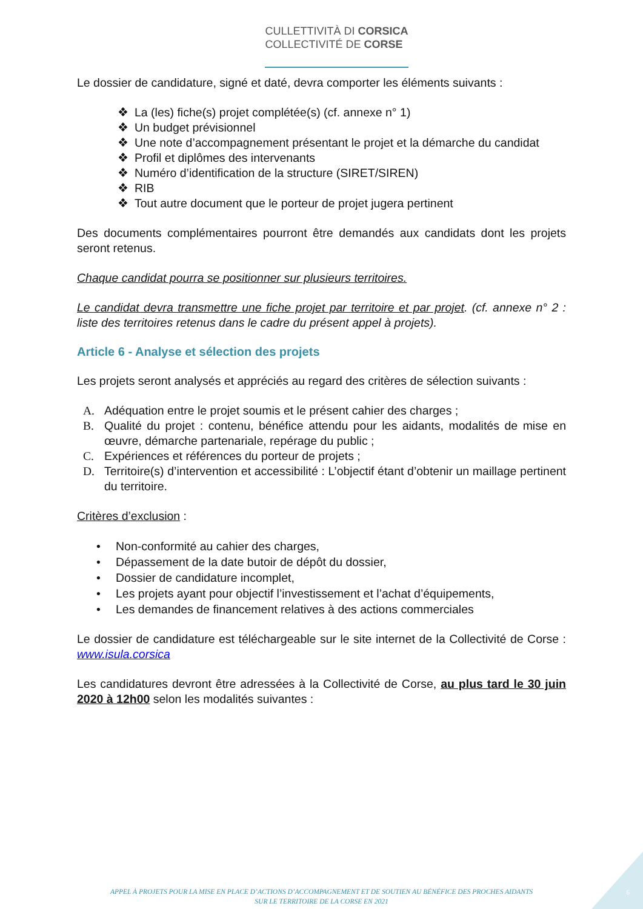CULLETTIVITÀ DI CORSICA
COLLECTIVITÉ DE CORSE
Le dossier de candidature, signé et daté, devra comporter les éléments suivants :
❖ La (les) fiche(s) projet complétée(s) (cf. annexe n° 1)
❖ Un budget prévisionnel
❖ Une note d’accompagnement présentant le projet et la démarche du candidat
❖ Profil et diplômes des intervenants
❖ Numéro d’identification de la structure (SIRET/SIREN)
❖ RIB
❖ Tout autre document que le porteur de projet jugera pertinent
Des documents complémentaires pourront être demandés aux candidats dont les projets seront retenus.
Chaque candidat pourra se positionner sur plusieurs territoires.
Le candidat devra transmettre une fiche projet par territoire et par projet. (cf. annexe n° 2 : liste des territoires retenus dans le cadre du présent appel à projets).
Article 6 - Analyse et sélection des projets
Les projets seront analysés et appréciés au regard des critères de sélection suivants :
A. Adéquation entre le projet soumis et le présent cahier des charges ;
B. Qualité du projet : contenu, bénéfice attendu pour les aidants, modalités de mise en œuvre, démarche partenariale, repérage du public ;
C. Expériences et références du porteur de projets ;
D. Territoire(s) d’intervention et accessibilité : L’objectif étant d’obtenir un maillage pertinent du territoire.
Critères d’exclusion :
• Non-conformité au cahier des charges,
• Dépassement de la date butoir de dépôt du dossier,
• Dossier de candidature incomplet,
• Les projets ayant pour objectif l’investissement et l’achat d’équipements,
• Les demandes de financement relatives à des actions commerciales
Le dossier de candidature est téléchargeable sur le site internet de la Collectivité de Corse : www.isula.corsica
Les candidatures devront être adressées à la Collectivité de Corse, au plus tard le 30 juin 2020 à 12h00 selon les modalités suivantes :
APPEL À PROJETS POUR LA MISE EN PLACE D’ACTIONS D’ACCOMPAGNEMENT ET DE SOUTIEN AU BÉNÉFICE DES PROCHES AIDANTS
SUR LE TERRITOIRE DE LA CORSE EN 2021
6